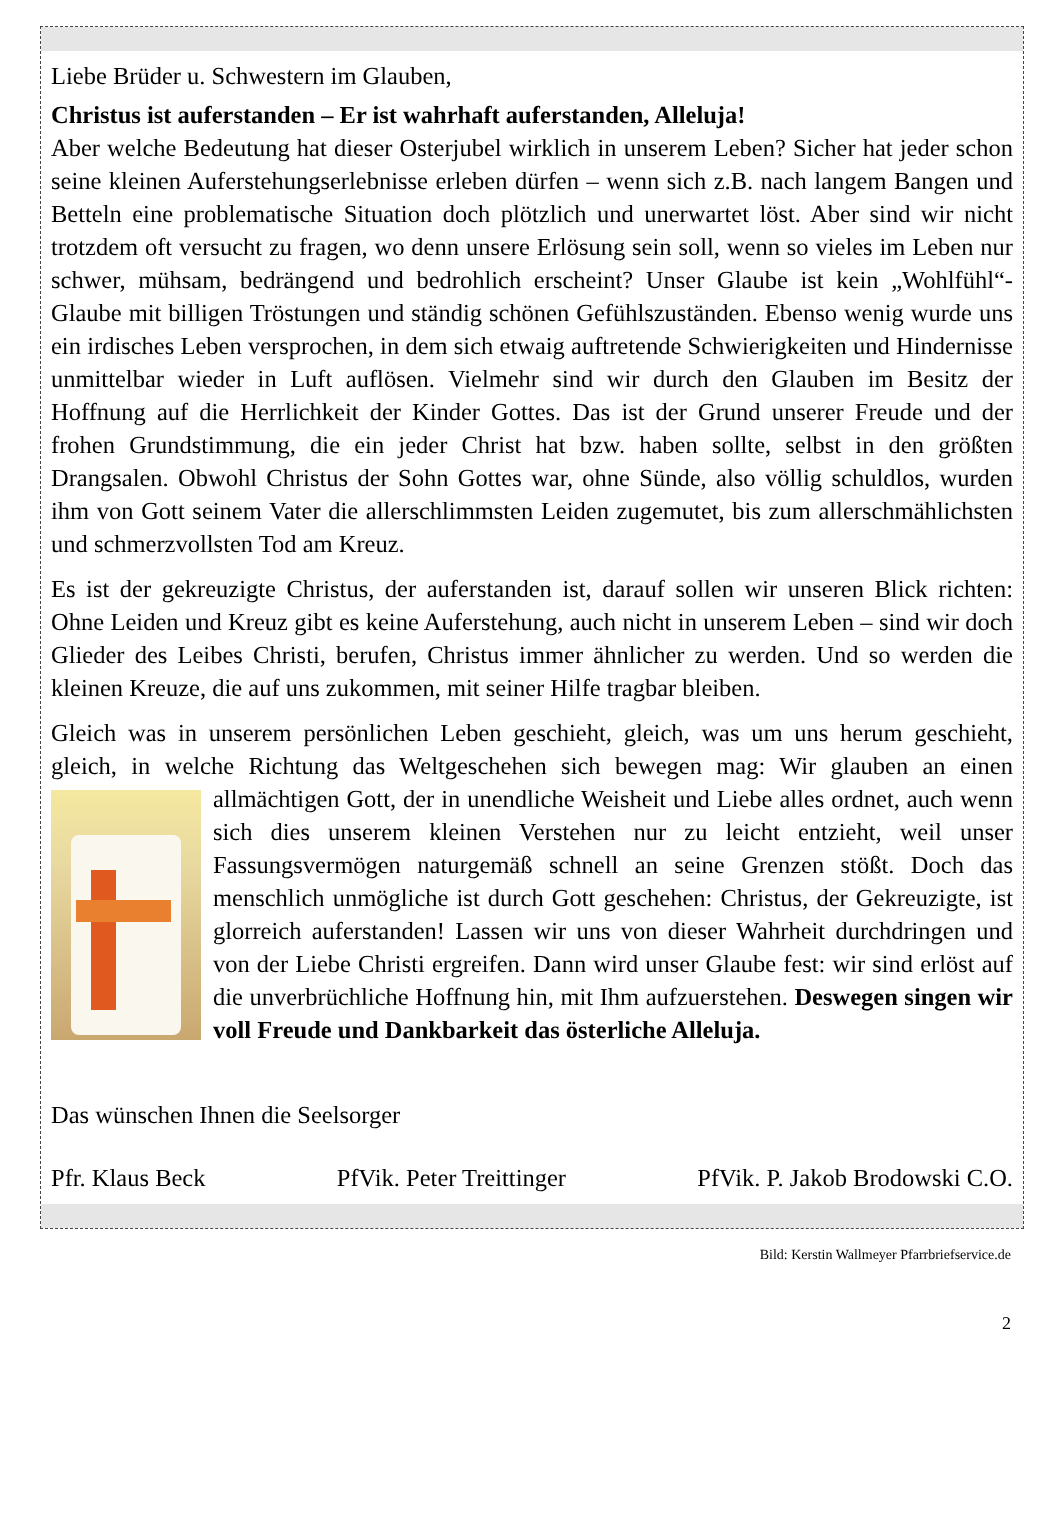Liebe Brüder u. Schwestern im Glauben,
Christus ist auferstanden – Er ist wahrhaft auferstanden, Alleluja!
Aber welche Bedeutung hat dieser Osterjubel wirklich in unserem Leben? Sicher hat jeder schon seine kleinen Auferstehungserlebnisse erleben dürfen – wenn sich z.B. nach langem Bangen und Betteln eine problematische Situation doch plötzlich und unerwartet löst. Aber sind wir nicht trotzdem oft versucht zu fragen, wo denn unsere Erlösung sein soll, wenn so vieles im Leben nur schwer, mühsam, bedrängend und bedrohlich erscheint? Unser Glaube ist kein „Wohlfühl“-Glaube mit billigen Tröstungen und ständig schönen Gefühlszuständen. Ebenso wenig wurde uns ein irdisches Leben versprochen, in dem sich etwaig auftretende Schwierigkeiten und Hindernisse unmittelbar wieder in Luft auflösen. Vielmehr sind wir durch den Glauben im Besitz der Hoffnung auf die Herrlichkeit der Kinder Gottes. Das ist der Grund unserer Freude und der frohen Grundstimmung, die ein jeder Christ hat bzw. haben sollte, selbst in den größten Drangsalen. Obwohl Christus der Sohn Gottes war, ohne Sünde, also völlig schuldlos, wurden ihm von Gott seinem Vater die allerschlimmsten Leiden zugemutet, bis zum allerschmählichsten und schmerzvollsten Tod am Kreuz.
Es ist der gekreuzigte Christus, der auferstanden ist, darauf sollen wir unseren Blick richten: Ohne Leiden und Kreuz gibt es keine Auferstehung, auch nicht in unserem Leben – sind wir doch Glieder des Leibes Christi, berufen, Christus immer ähnlicher zu werden. Und so werden die kleinen Kreuze, die auf uns zukommen, mit seiner Hilfe tragbar bleiben.
Gleich was in unserem persönlichen Leben geschieht, gleich, was um uns herum geschieht, gleich, in welche Richtung das Weltgeschehen sich bewegen mag: Wir glauben an einen allmächtigen Gott, der in unendliche Weisheit und Liebe alles ordnet, auch wenn sich dies unserem kleinen Verstehen nur zu leicht entzieht, weil unser Fassungsvermögen naturgemäß schnell an seine Grenzen stößt. Doch das menschlich unmögliche ist durch Gott geschehen: Christus, der Gekreuzigte, ist glorreich auferstanden! Lassen wir uns von dieser Wahrheit durchdringen und von der Liebe Christi ergreifen. Dann wird unser Glaube fest: wir sind erlöst auf die unverbrüchliche Hoffnung hin, mit Ihm aufzuerstehen. Deswegen singen wir voll Freude und Dankbarkeit das österliche Alleluja.
Das wünschen Ihnen die Seelsorger
Pfr. Klaus Beck PfVik. Peter Treittinger PfVik. P. Jakob Brodowski C.O.
Bild: Kerstin Wallmeyer Pfarrbriefservice.de
2